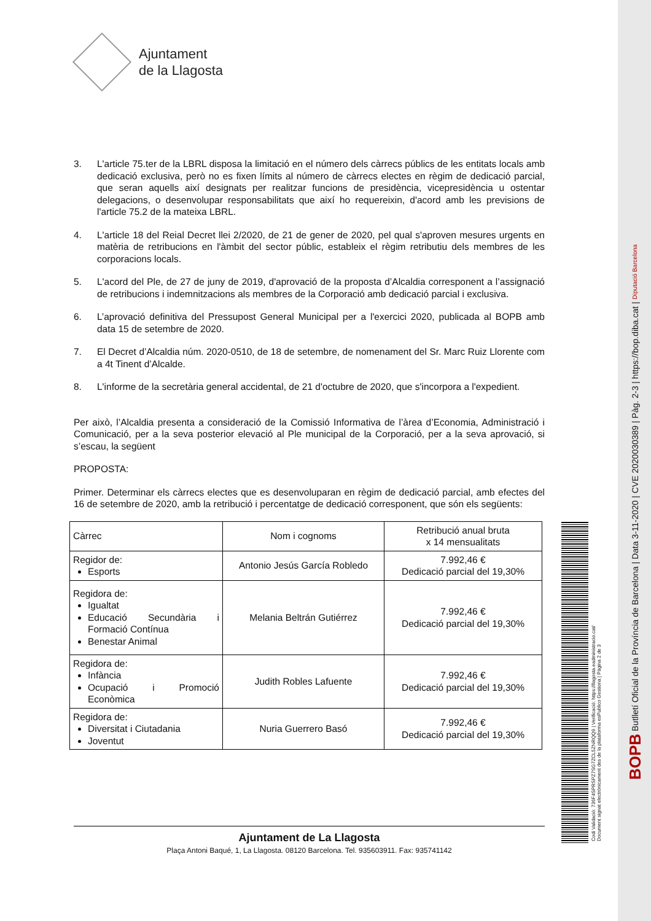BOPB Butlletí Oficial de la Província de Barcelona | Data 3-11-2020 | CVE 2020030389 | Pàg. 2-3 | https://bop.diba.cat | Diputació Barcelona
Codi Validació: 736F4SPRSPZ7SG7ZCL5ZNRQQ9 | Verificació: https://llagosta.eadministracio.cat/
Document signat electrònicament des de la plataforma esPublico Gestiona | Pàgina 2 de 3
Ajuntament
de la Llagosta
3. L'article 75.ter de la LBRL disposa la limitació en el número dels càrrecs públics de les entitats locals amb dedicació exclusiva, però no es fixen límits al número de càrrecs electes en règim de dedicació parcial, que seran aquells així designats per realitzar funcions de presidència, vicepresidència u ostentar delegacions, o desenvolupar responsabilitats que així ho requereixin, d'acord amb les previsions de l'article 75.2 de la mateixa LBRL.
4. L'article 18 del Reial Decret llei 2/2020, de 21 de gener de 2020, pel qual s'aproven mesures urgents en matèria de retribucions en l'àmbit del sector públic, estableix el règim retributiu dels membres de les corporacions locals.
5. L'acord del Ple, de 27 de juny de 2019, d'aprovació de la proposta d’Alcaldia corresponent a l’assignació de retribucions i indemnitzacions als membres de la Corporació amb dedicació parcial i exclusiva.
6. L’aprovació definitiva del Pressupost General Municipal per a l'exercici 2020, publicada al BOPB amb data 15 de setembre de 2020.
7. El Decret d’Alcaldia núm. 2020-0510, de 18 de setembre, de nomenament del Sr. Marc Ruiz Llorente com a 4t Tinent d’Alcalde.
8. L'informe de la secretària general accidental, de 21 d'octubre de 2020, que s'incorpora a l'expedient.
Per això, l’Alcaldia presenta a consideració de la Comissió Informativa de l’àrea d’Economia, Administració i Comunicació, per a la seva posterior elevació al Ple municipal de la Corporació, per a la seva aprovació, si s’escau, la següent
PROPOSTA:
Primer. Determinar els càrrecs electes que es desenvoluparan en règim de dedicació parcial, amb efectes del 16 de setembre de 2020, amb la retribució i percentatge de dedicació corresponent, que són els següents:
| Càrrec | Nom i cognoms | Retribució anual bruta x 14 mensualitats |
| --- | --- | --- |
| Regidor de: Esports | Antonio Jesús García Robledo | 7.992,46 € Dedicació parcial del 19,30% |
| Regidora de: Igualtat Educació Secundària i Formació Contínua Benestar Animal | Melania Beltrán Gutiérrez | 7.992,46 € Dedicació parcial del 19,30% |
| Regidora de: Infància Ocupació i Promoció Econòmica | Judith Robles Lafuente | 7.992,46 € Dedicació parcial del 19,30% |
| Regidora de: Diversitat i Ciutadania Joventut | Nuria Guerrero Basó | 7.992,46 € Dedicació parcial del 19,30% |
Ajuntament de La Llagosta
Plaça Antoni Baqué, 1, La Llagosta. 08120 Barcelona. Tel. 935603911. Fax: 935741142